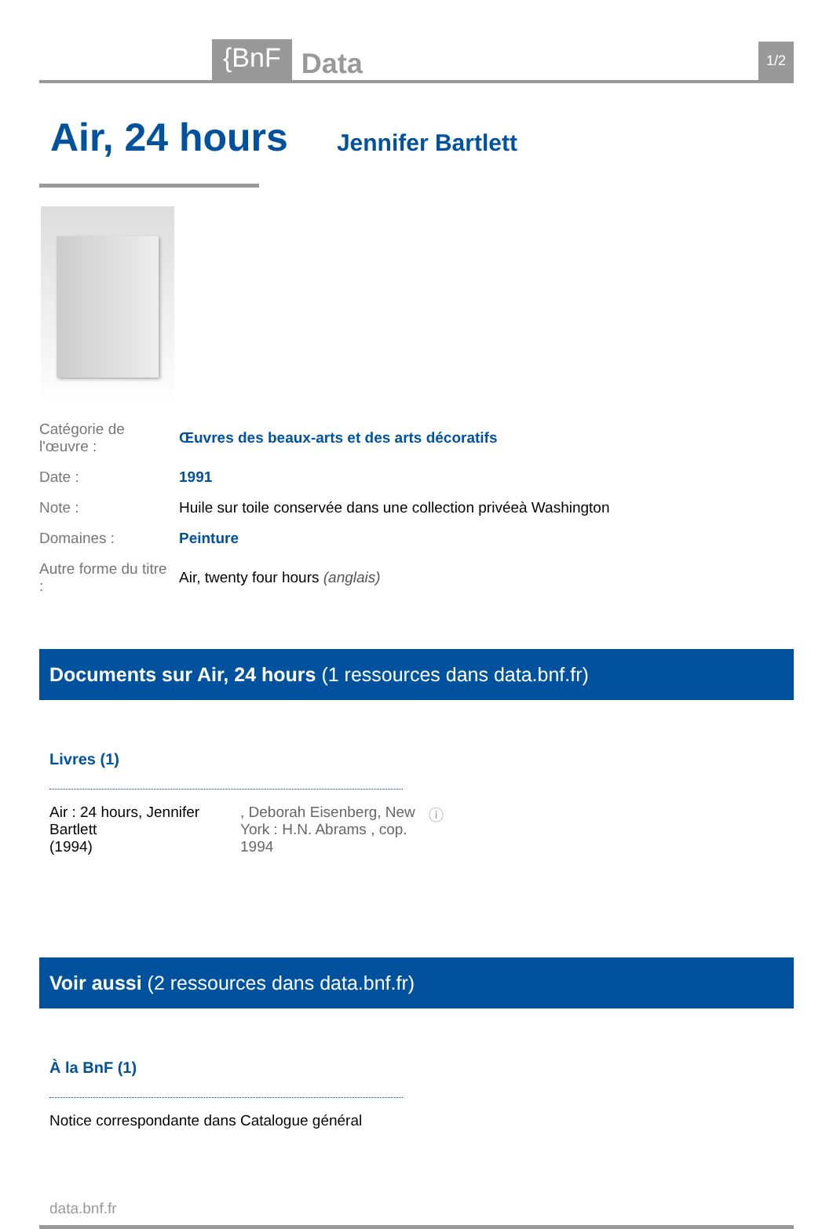{BnF Data 1/2
Air, 24 hours
Jennifer Bartlett
| Catégorie de l'œuvre : | Œuvres des beaux-arts et des arts décoratifs |
| Date : | 1991 |
| Note : | Huile sur toile conservée dans une collection privéeà Washington |
| Domaines : | Peinture |
| Autre forme du titre : | Air, twenty four hours (anglais) |
Documents sur Air, 24 hours (1 ressources dans data.bnf.fr)
Livres (1)
Air : 24 hours, Jennifer Bartlett
(1994)
, Deborah Eisenberg, New York : H.N. Abrams , cop. 1994
ⓘ
Voir aussi (2 ressources dans data.bnf.fr)
À la BnF (1)
Notice correspondante dans Catalogue général
data.bnf.fr